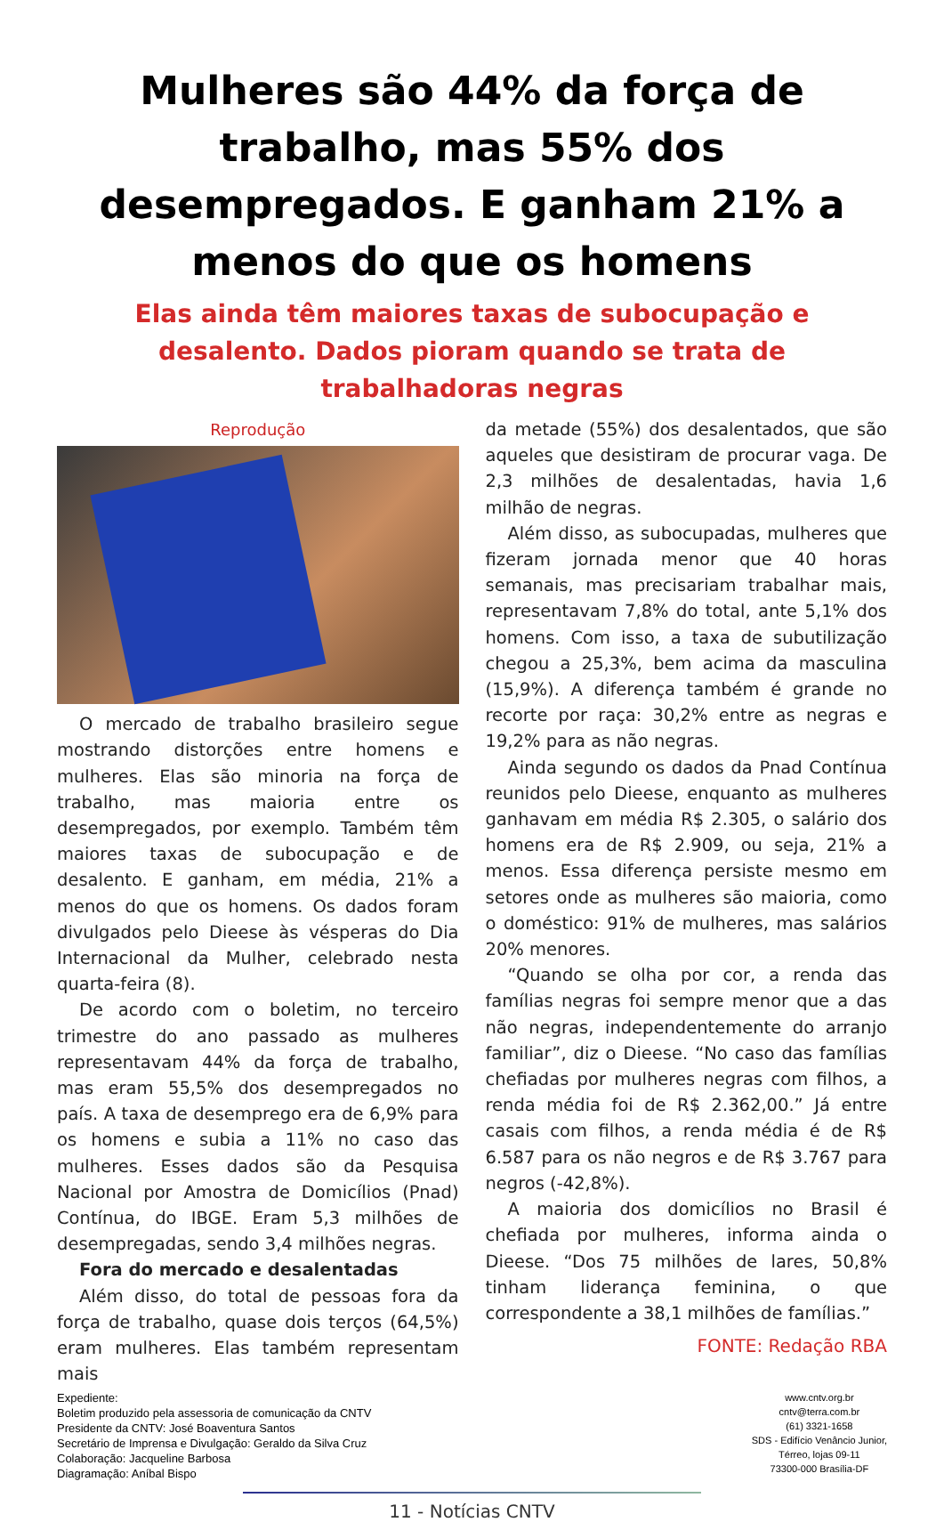Mulheres são 44% da força de trabalho, mas 55% dos desempregados. E ganham 21% a menos do que os homens
Elas ainda têm maiores taxas de subocupação e desalento. Dados pioram quando se trata de trabalhadoras negras
Reprodução
O mercado de trabalho brasileiro segue mostrando distorções entre homens e mulheres. Elas são minoria na força de trabalho, mas maioria entre os desempregados, por exemplo. Também têm maiores taxas de subocupação e de desalento. E ganham, em média, 21% a menos do que os homens. Os dados foram divulgados pelo Dieese às vésperas do Dia Internacional da Mulher, celebrado nesta quarta-feira (8).
De acordo com o boletim, no terceiro trimestre do ano passado as mulheres representavam 44% da força de trabalho, mas eram 55,5% dos desempregados no país. A taxa de desemprego era de 6,9% para os homens e subia a 11% no caso das mulheres. Esses dados são da Pesquisa Nacional por Amostra de Domicílios (Pnad) Contínua, do IBGE. Eram 5,3 milhões de desempregadas, sendo 3,4 milhões negras.
Fora do mercado e desalentadas
Além disso, do total de pessoas fora da força de trabalho, quase dois terços (64,5%) eram mulheres. Elas também representam mais
da metade (55%) dos desalentados, que são aqueles que desistiram de procurar vaga. De 2,3 milhões de desalentadas, havia 1,6 milhão de negras.
Além disso, as subocupadas, mulheres que fizeram jornada menor que 40 horas semanais, mas precisariam trabalhar mais, representavam 7,8% do total, ante 5,1% dos homens. Com isso, a taxa de subutilização chegou a 25,3%, bem acima da masculina (15,9%). A diferença também é grande no recorte por raça: 30,2% entre as negras e 19,2% para as não negras.
Ainda segundo os dados da Pnad Contínua reunidos pelo Dieese, enquanto as mulheres ganhavam em média R$ 2.305, o salário dos homens era de R$ 2.909, ou seja, 21% a menos. Essa diferença persiste mesmo em setores onde as mulheres são maioria, como o doméstico: 91% de mulheres, mas salários 20% menores.
“Quando se olha por cor, a renda das famílias negras foi sempre menor que a das não negras, independentemente do arranjo familiar”, diz o Dieese. “No caso das famílias chefiadas por mulheres negras com filhos, a renda média foi de R$ 2.362,00.” Já entre casais com filhos, a renda média é de R$ 6.587 para os não negros e de R$ 3.767 para negros (-42,8%).
A maioria dos domicílios no Brasil é chefiada por mulheres, informa ainda o Dieese. “Dos 75 milhões de lares, 50,8% tinham liderança feminina, o que correspondente a 38,1 milhões de famílias.”
FONTE: Redação RBA
Expediente:
Boletim produzido pela assessoria de comunicação da CNTV
Presidente da CNTV: José Boaventura Santos
Secretário de Imprensa e Divulgação: Geraldo da Silva Cruz
Colaboração: Jacqueline Barbosa
Diagramação: Aníbal Bispo
www.cntv.org.br
cntv@terra.com.br
(61) 3321-1658
SDS - Edifício Venâncio Junior,
Térreo, lojas 09-11
73300-000 Brasília-DF
11 - Notícias CNTV